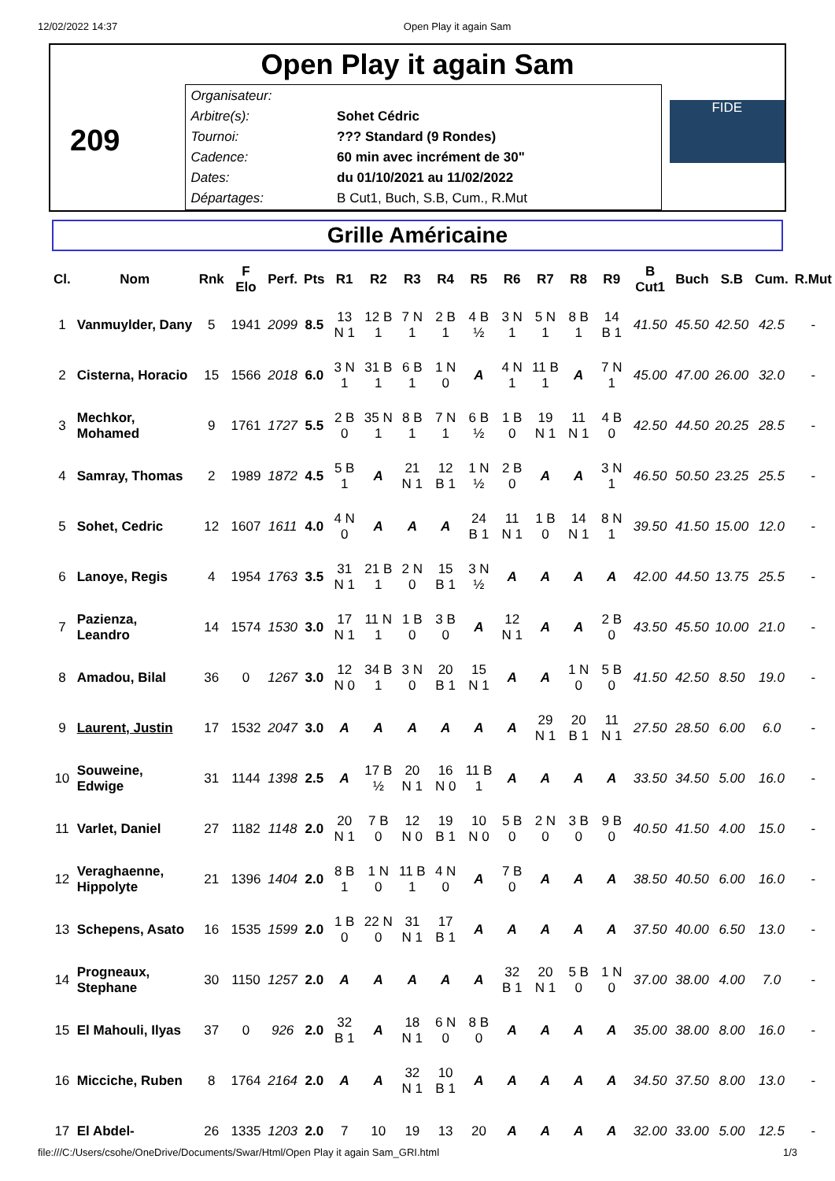12/02/2022 14:37 Open Play it again Sam
Open Play it again Sam
209
| Organisateur: | |
| Arbitre(s): | Sohet Cédric |
| Tournoi: | ??? Standard (9 Rondes) |
| Cadence: | 60 min avec incrément de 30" |
| Dates: | du 01/10/2021 au 11/02/2022 |
| Départages: | B Cut1, Buch, S.B, Cum., R.Mut |
FIDE
Grille Américaine
| Cl. | Nom | Rnk | F Elo | Perf. | Pts | R1 | R2 | R3 | R4 | R5 | R6 | R7 | R8 | R9 | B Cut1 | Buch | S.B | Cum. | R.Mut |
| --- | --- | --- | --- | --- | --- | --- | --- | --- | --- | --- | --- | --- | --- | --- | --- | --- | --- | --- | --- |
| 1 | Vanmuylder, Dany | 5 | 1941 | 2099 | 8.5 | 13 N 1 | 12 B 1 | 7 N 1 | 2 B 1 | 4 B ½ | 3 N 1 | 5 N 1 | 8 B 1 | 14 B 1 | 41.50 | 45.50 | 42.50 | 42.5 | - |
| 2 | Cisterna, Horacio | 15 | 1566 | 2018 | 6.0 | 3 N 1 | 31 B 1 | 6 B 1 | 1 N 0 | A | 4 N 1 | 11 B 1 | A | 7 N 1 | 45.00 | 47.00 | 26.00 | 32.0 | - |
| 3 | Mechkor, Mohamed | 9 | 1761 | 1727 | 5.5 | 2 B 0 | 35 N 1 | 8 B 1 | 7 N 1 | 6 B ½ | 1 B 0 | 19 N 1 | 11 N 1 | 4 B 0 | 42.50 | 44.50 | 20.25 | 28.5 | - |
| 4 | Samray, Thomas | 2 | 1989 | 1872 | 4.5 | 5 B 1 | A | 21 N 1 | 12 B 1 | 1 N ½ | 2 B 0 | A | A | 3 N 1 | 46.50 | 50.50 | 23.25 | 25.5 | - |
| 5 | Sohet, Cedric | 12 | 1607 | 1611 | 4.0 | 4 N 0 | A | A | A | 24 B 1 | 11 N 1 | 1 B 0 | 14 N 1 | 8 N 1 | 39.50 | 41.50 | 15.00 | 12.0 | - |
| 6 | Lanoye, Regis | 4 | 1954 | 1763 | 3.5 | 31 N 1 | 21 B 1 | 2 N 0 | 15 B 1 | 3 N ½ | A | A | A | A | 42.00 | 44.50 | 13.75 | 25.5 | - |
| 7 | Pazienza, Leandro | 14 | 1574 | 1530 | 3.0 | 17 N 1 | 11 N 1 | 1 B 0 | 3 B 0 | A | 12 N 1 | A | A | 2 B 0 | 43.50 | 45.50 | 10.00 | 21.0 | - |
| 8 | Amadou, Bilal | 36 | 0 | 1267 | 3.0 | 12 N 0 | 34 B 1 | 3 N 0 | 20 B 1 | 15 N 1 | A | A | 1 N 0 | 5 B 0 | 41.50 | 42.50 | 8.50 | 19.0 | - |
| 9 | Laurent, Justin | 17 | 1532 | 2047 | 3.0 | A | A | A | A | A | A | 29 N 1 | 20 B 1 | 11 N 1 | 27.50 | 28.50 | 6.00 | 6.0 | - |
| 10 | Souweine, Edwige | 31 | 1144 | 1398 | 2.5 | A | 17 B ½ | 20 N 1 | 16 N 0 | 11 B 1 | A | A | A | A | 33.50 | 34.50 | 5.00 | 16.0 | - |
| 11 | Varlet, Daniel | 27 | 1182 | 1148 | 2.0 | 20 N 1 | 7 B 0 | 12 N 0 | 19 B 1 | 10 N 0 | 5 B 0 | 2 N 0 | 3 B 0 | 9 B 0 | 40.50 | 41.50 | 4.00 | 15.0 | - |
| 12 | Veraghaenne, Hippolyte | 21 | 1396 | 1404 | 2.0 | 8 B 1 | 1 N 0 | 11 B 1 | 4 N 0 | A | 7 B 0 | A | A | A | 38.50 | 40.50 | 6.00 | 16.0 | - |
| 13 | Schepens, Asato | 16 | 1535 | 1599 | 2.0 | 1 B 0 | 22 N 0 | 31 N 1 | 17 B 1 | A | A | A | A | A | 37.50 | 40.00 | 6.50 | 13.0 | - |
| 14 | Progneaux, Stephane | 30 | 1150 | 1257 | 2.0 | A | A | A | A | A | 32 B 1 | 20 N 1 | 5 B 0 | 1 N 0 | 37.00 | 38.00 | 4.00 | 7.0 | - |
| 15 | El Mahouli, Ilyas | 37 | 0 | 926 | 2.0 | 32 B 1 | A | 18 N 1 | 6 N 0 | 8 B 0 | A | A | A | A | 35.00 | 38.00 | 8.00 | 16.0 | - |
| 16 | Micciche, Ruben | 8 | 1764 | 2164 | 2.0 | A | A | 32 N 1 | 10 B 1 | A | A | A | A | A | 34.50 | 37.50 | 8.00 | 13.0 | - |
| 17 | El Abdel- | 26 | 1335 | 1203 | 2.0 | 7 | 10 | 19 | 13 | 20 | A | A | A | A | 32.00 | 33.00 | 5.00 | 12.5 | - |
file:///C:/Users/csohe/OneDrive/Documents/Swar/Html/Open Play it again Sam_GRI.html 1/3